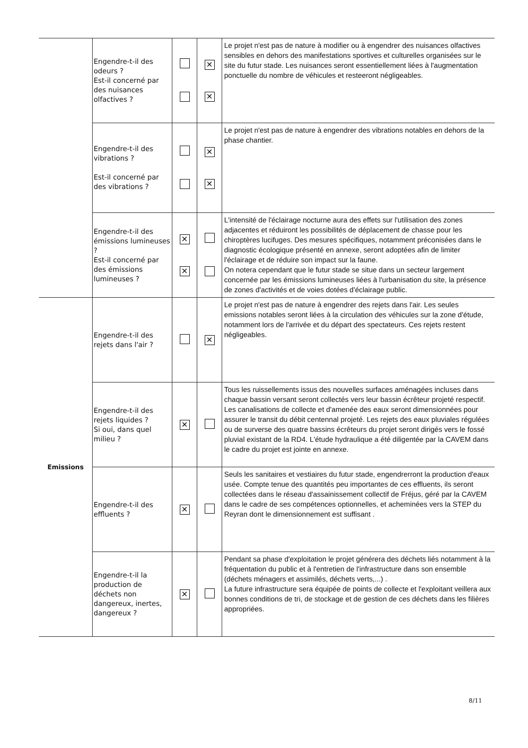| | Engendre-t-il des odeurs ? Est-il concerné par des nuisances olfactives ? | | ✕ ✕ | Le projet n'est pas de nature à modifier ou à engendrer des nuisances olfactives sensibles en dehors des manifestations sportives et culturelles organisées sur le site du futur stade. Les nuisances seront essentiellement liées à l'augmentation ponctuelle du nombre de véhicules et resteeront négligeables. |
| | Engendre-t-il des vibrations ? Est-il concerné par des vibrations ? | | ✕ ✕ | Le projet n'est pas de nature à engendrer des vibrations notables en dehors de la phase chantier. |
| | Engendre-t-il des émissions lumineuses ? Est-il concerné par des émissions lumineuses ? | ✕ ✕ | | L'intensité de l'éclairage nocturne aura des effets sur l'utilisation des zones adjacentes et réduiront les possibilités de déplacement de chasse pour les chiroptères lucifuges. Des mesures spécifiques, notamment préconisées dans le diagnostic écologique présenté en annexe, seront adoptées afin de limiter l'éclairage et de réduire son impact sur la faune. On notera cependant que le futur stade se situe dans un secteur largement concernée par les émissions lumineuses liées à l'urbanisation du site, la présence de zones d'activités et de voies dotées d'éclairage public. |
| Emissions | Engendre-t-il des rejets dans l'air ? | | ✕ | Le projet n'est pas de nature à engendrer des rejets dans l'air. Les seules emissions notables seront liées à la circulation des véhicules sur la zone d'étude, notamment lors de l'arrivée et du départ des spectateurs. Ces rejets restent négligeables. |
| | Engendre-t-il des rejets liquides ? Si oui, dans quel milieu ? | ✕ | | Tous les ruissellements issus des nouvelles surfaces aménagées incluses dans chaque bassin versant seront collectés vers leur bassin écrêteur projeté respectif. Les canalisations de collecte et d'amenée des eaux seront dimensionnées pour assurer le transit du débit centennal projeté. Les rejets des eaux pluviales régulées ou de surverse des quatre bassins écrêteurs du projet seront dirigés vers le fossé pluvial existant de la RD4. L'étude hydraulique a été diligentée par la CAVEM dans le cadre du projet est jointe en annexe. |
| | Engendre-t-il des effluents ? | ✕ | | Seuls les sanitaires et vestiaires du futur stade, engendrerront la production d'eaux usée. Compte tenue des quantités peu importantes de ces effluents, ils seront collectées dans le réseau d'assainissement collectif de Fréjus, géré par la CAVEM dans le cadre de ses compétences optionnelles, et acheminées vers la STEP du Reyran dont le dimensionnement est suffisant . |
| | Engendre-t-il la production de déchets non dangereux, inertes, dangereux ? | ✕ | | Pendant sa phase d'exploitation le projet générera des déchets liés notamment à la fréquentation du public et à l'entretien de l'infrastructure dans son ensemble (déchets ménagers et assimilés, déchets verts,...) . La future infrastructure sera équipée de points de collecte et l'exploitant veillera aux bonnes conditions de tri, de stockage et de gestion de ces déchets dans les filières appropriées. |
8/11